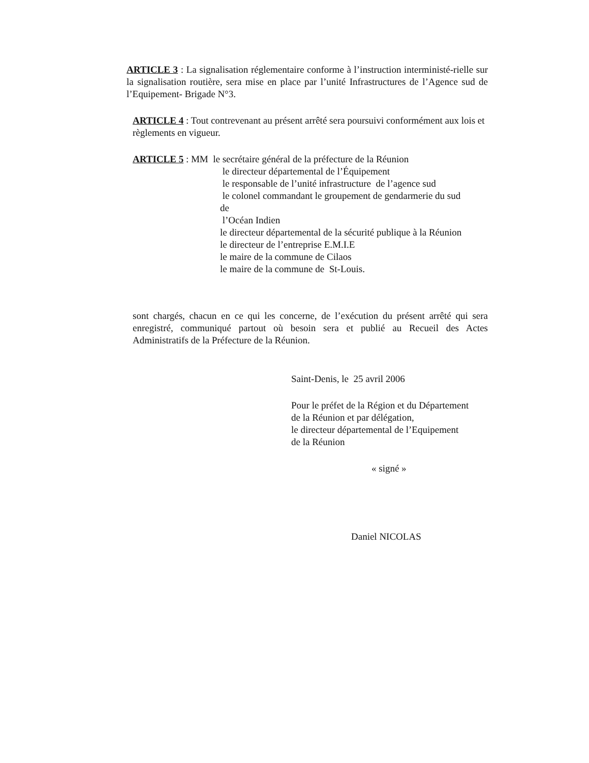ARTICLE 3 : La signalisation réglementaire conforme à l’instruction interministé-rielle sur la signalisation routière, sera mise en place par l’unité Infrastructures de l’Agence sud de l’Equipement- Brigade N°3.
ARTICLE 4 : Tout contrevenant au présent arrêté sera poursuivi conformément aux lois et règlements en vigueur.
ARTICLE 5 : MM le secrétaire général de la préfecture de la Réunion
le directeur départemental de l’Équipement
le responsable de l’unité infrastructure de l’agence sud
le colonel commandant le groupement de gendarmerie du sud
de
l’Océan Indien
le directeur départemental de la sécurité publique à la Réunion
le directeur de l’entreprise E.M.I.E
le maire de la commune de Cilaos
le maire de la commune de St-Louis.
sont chargés, chacun en ce qui les concerne, de l’exécution du présent arrêté qui sera enregistré, communiqué partout où besoin sera et publié au Recueil des Actes Administratifs de la Préfecture de la Réunion.
Saint-Denis, le 25 avril 2006
Pour le préfet de la Région et du Département
de la Réunion et par délégation,
le directeur départemental de l’Equipement
de la Réunion
« signé »
Daniel NICOLAS